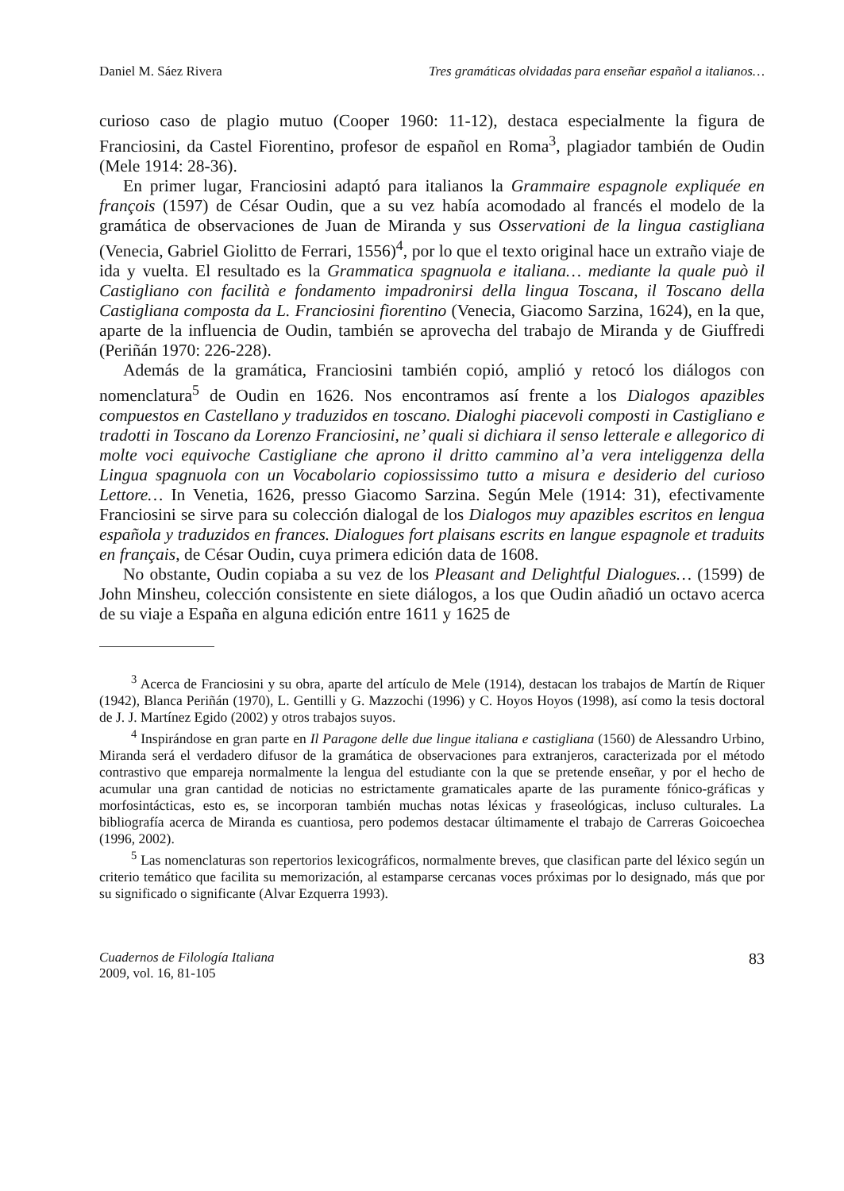Daniel M. Sáez Rivera Tres gramáticas olvidadas para enseñar español a italianos…
curioso caso de plagio mutuo (Cooper 1960: 11-12), destaca especialmente la figura de Franciosini, da Castel Fiorentino, profesor de español en Roma<sup>3</sup>, plagiador también de Oudin (Mele 1914: 28-36).
En primer lugar, Franciosini adaptó para italianos la Grammaire espagnole expliquée en françois (1597) de César Oudin, que a su vez había acomodado al francés el modelo de la gramática de observaciones de Juan de Miranda y sus Osservationi de la lingua castigliana (Venecia, Gabriel Giolitto de Ferrari, 1556)<sup>4</sup>, por lo que el texto original hace un extraño viaje de ida y vuelta. El resultado es la Grammatica spagnuola e italiana… mediante la quale può il Castigliano con facilità e fondamento impadronirsi della lingua Toscana, il Toscano della Castigliana composta da L. Franciosini fiorentino (Venecia, Giacomo Sarzina, 1624), en la que, aparte de la influencia de Oudin, también se aprovecha del trabajo de Miranda y de Giuffredi (Periñán 1970: 226-228).
Además de la gramática, Franciosini también copió, amplió y retocó los diálogos con nomenclatura<sup>5</sup> de Oudin en 1626. Nos encontramos así frente a los Dialogos apazibles compuestos en Castellano y traduzidos en toscano. Dialoghi piacevoli composti in Castigliano e tradotti in Toscano da Lorenzo Franciosini, ne’ quali si dichiara il senso letterale e allegorico di molte voci equivoche Castigliane che aprono il dritto cammino al’a vera inteliggenza della Lingua spagnuola con un Vocabolario copiossissimo tutto a misura e desiderio del curioso Lettore… In Venetia, 1626, presso Giacomo Sarzina. Según Mele (1914: 31), efectivamente Franciosini se sirve para su colección dialogal de los Dialogos muy apazibles escritos en lengua española y traduzidos en frances. Dialogues fort plaisans escrits en langue espagnole et traduits en français, de César Oudin, cuya primera edición data de 1608.
No obstante, Oudin copiaba a su vez de los Pleasant and Delightful Dialogues… (1599) de John Minsheu, colección consistente en siete diálogos, a los que Oudin añadió un octavo acerca de su viaje a España en alguna edición entre 1611 y 1625 de
<sup>3</sup> Acerca de Franciosini y su obra, aparte del artículo de Mele (1914), destacan los trabajos de Martín de Riquer (1942), Blanca Periñán (1970), L. Gentilli y G. Mazzochi (1996) y C. Hoyos Hoyos (1998), así como la tesis doctoral de J. J. Martínez Egido (2002) y otros trabajos suyos.
<sup>4</sup> Inspirándose en gran parte en Il Paragone delle due lingue italiana e castigliana (1560) de Alessandro Urbino, Miranda será el verdadero difusor de la gramática de observaciones para extranjeros, caracterizada por el método contrastivo que empareja normalmente la lengua del estudiante con la que se pretende enseñar, y por el hecho de acumular una gran cantidad de noticias no estrictamente gramaticales aparte de las puramente fónico-gráficas y morfosintácticas, esto es, se incorporan también muchas notas léxicas y fraseológicas, incluso culturales. La bibliografía acerca de Miranda es cuantiosa, pero podemos destacar últimamente el trabajo de Carreras Goicoechea (1996, 2002).
<sup>5</sup> Las nomenclaturas son repertorios lexicográficos, normalmente breves, que clasifican parte del léxico según un criterio temático que facilita su memorización, al estamparse cercanas voces próximas por lo designado, más que por su significado o significante (Alvar Ezquerra 1993).
Cuadernos de Filología Italiana
2009, vol. 16, 81-105
83